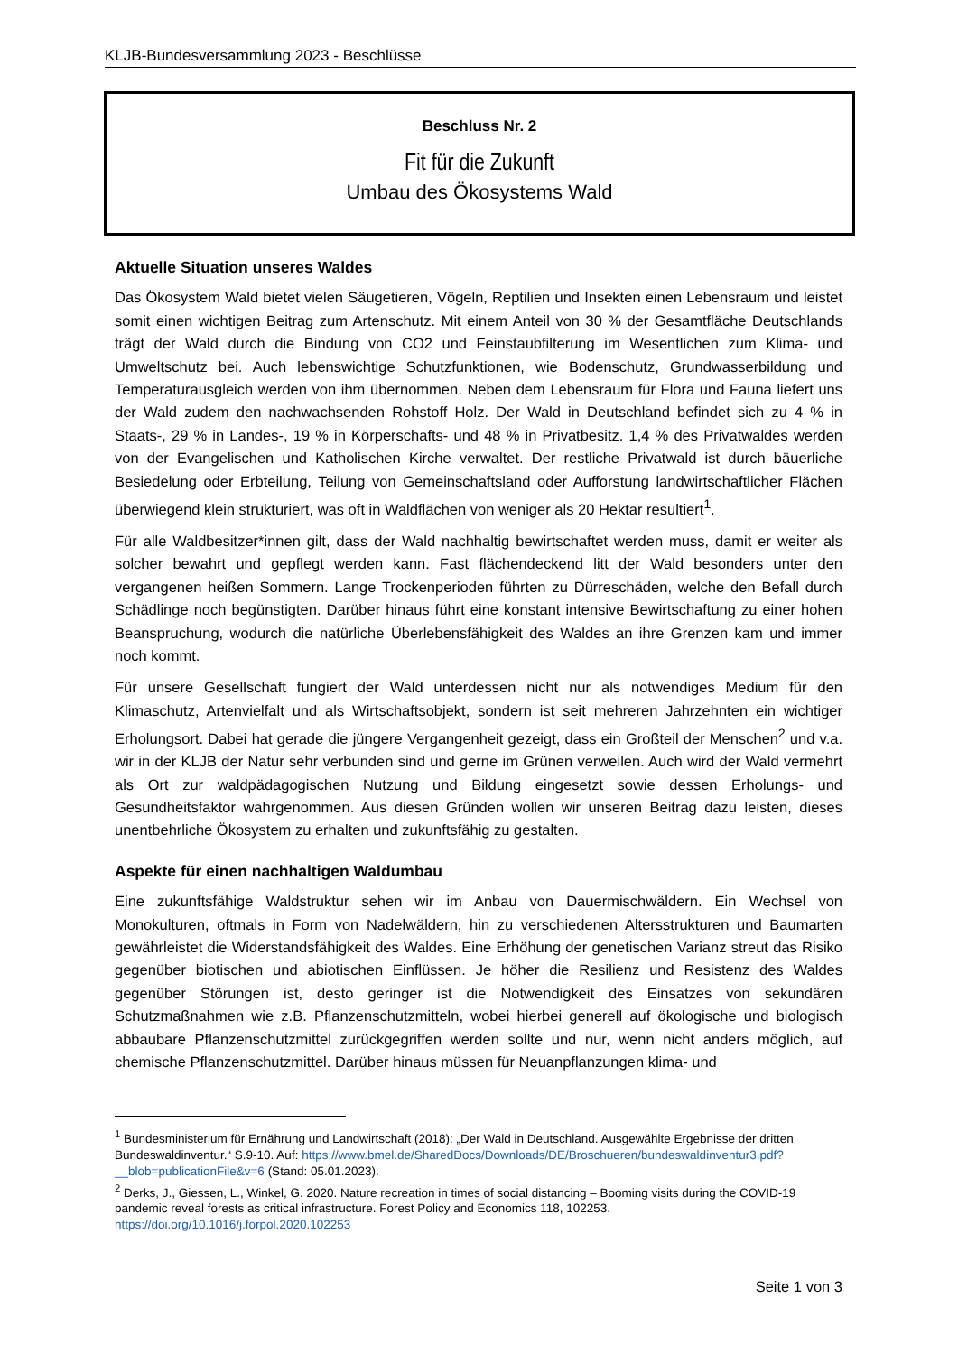KLJB-Bundesversammlung 2023 - Beschlüsse
Beschluss Nr. 2
Fit für die Zukunft
Umbau des Ökosystems Wald
Aktuelle Situation unseres Waldes
Das Ökosystem Wald bietet vielen Säugetieren, Vögeln, Reptilien und Insekten einen Lebensraum und leistet somit einen wichtigen Beitrag zum Artenschutz. Mit einem Anteil von 30 % der Gesamtfläche Deutschlands trägt der Wald durch die Bindung von CO2 und Feinstaubfilterung im Wesentlichen zum Klima- und Umweltschutz bei. Auch lebenswichtige Schutzfunktionen, wie Bodenschutz, Grundwasserbildung und Temperaturausgleich werden von ihm übernommen. Neben dem Lebensraum für Flora und Fauna liefert uns der Wald zudem den nachwachsenden Rohstoff Holz. Der Wald in Deutschland befindet sich zu 4 % in Staats-, 29 % in Landes-, 19 % in Körperschafts- und 48 % in Privatbesitz. 1,4 % des Privatwaldes werden von der Evangelischen und Katholischen Kirche verwaltet. Der restliche Privatwald ist durch bäuerliche Besiedelung oder Erbteilung, Teilung von Gemeinschaftsland oder Aufforstung landwirtschaftlicher Flächen überwiegend klein strukturiert, was oft in Waldflächen von weniger als 20 Hektar resultiert<sup>1</sup>.
Für alle Waldbesitzer*innen gilt, dass der Wald nachhaltig bewirtschaftet werden muss, damit er weiter als solcher bewahrt und gepflegt werden kann. Fast flächendeckend litt der Wald besonders unter den vergangenen heißen Sommern. Lange Trockenperioden führten zu Dürreschäden, welche den Befall durch Schädlinge noch begünstigten. Darüber hinaus führt eine konstant intensive Bewirtschaftung zu einer hohen Beanspruchung, wodurch die natürliche Überlebensfähigkeit des Waldes an ihre Grenzen kam und immer noch kommt.
Für unsere Gesellschaft fungiert der Wald unterdessen nicht nur als notwendiges Medium für den Klimaschutz, Artenvielfalt und als Wirtschaftsobjekt, sondern ist seit mehreren Jahrzehnten ein wichtiger Erholungsort. Dabei hat gerade die jüngere Vergangenheit gezeigt, dass ein Großteil der Menschen<sup>2</sup> und v.a. wir in der KLJB der Natur sehr verbunden sind und gerne im Grünen verweilen. Auch wird der Wald vermehrt als Ort zur waldpädagogischen Nutzung und Bildung eingesetzt sowie dessen Erholungs- und Gesundheitsfaktor wahrgenommen. Aus diesen Gründen wollen wir unseren Beitrag dazu leisten, dieses unentbehrliche Ökosystem zu erhalten und zukunftsfähig zu gestalten.
Aspekte für einen nachhaltigen Waldumbau
Eine zukunftsfähige Waldstruktur sehen wir im Anbau von Dauermischwäldern. Ein Wechsel von Monokulturen, oftmals in Form von Nadelwäldern, hin zu verschiedenen Altersstrukturen und Baumarten gewährleistet die Widerstandsfähigkeit des Waldes. Eine Erhöhung der genetischen Varianz streut das Risiko gegenüber biotischen und abiotischen Einflüssen. Je höher die Resilienz und Resistenz des Waldes gegenüber Störungen ist, desto geringer ist die Notwendigkeit des Einsatzes von sekundären Schutzmaßnahmen wie z.B. Pflanzenschutzmitteln, wobei hierbei generell auf ökologische und biologisch abbaubare Pflanzenschutzmittel zurückgegriffen werden sollte und nur, wenn nicht anders möglich, auf chemische Pflanzenschutzmittel. Darüber hinaus müssen für Neuanpflanzungen klima- und
<sup>1</sup> Bundesministerium für Ernährung und Landwirtschaft (2018): „Der Wald in Deutschland. Ausgewählte Ergebnisse der dritten Bundeswaldinventur.“ S.9-10. Auf: https://www.bmel.de/SharedDocs/Downloads/DE/Broschueren/bundeswaldinventur3.pdf?__blob=publicationFile&v=6 (Stand: 05.01.2023).
<sup>2</sup> Derks, J., Giessen, L., Winkel, G. 2020. Nature recreation in times of social distancing – Booming visits during the COVID-19 pandemic reveal forests as critical infrastructure. Forest Policy and Economics 118, 102253. https://doi.org/10.1016/j.forpol.2020.102253
Seite 1 von 3